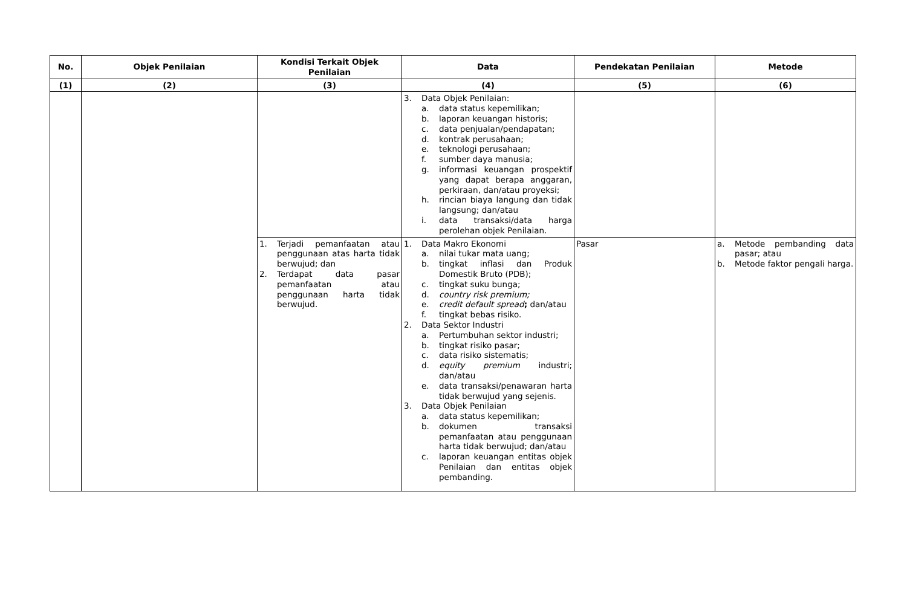| No. | Objek Penilaian | Kondisi Terkait Objek Penilaian | Data | Pendekatan Penilaian | Metode |
| --- | --- | --- | --- | --- | --- |
| (1) | (2) | (3) | (4) | (5) | (6) |
| | | | 3. Data Objek Penilaian: a. data status kepemilikan; b. laporan keuangan historis; c. data penjualan/pendapatan; d. kontrak perusahaan; e. teknologi perusahaan; f. sumber daya manusia; g. informasi keuangan prospektif yang dapat berapa anggaran, perkiraan, dan/atau proyeksi; h. rincian biaya langung dan tidak langsung; dan/atau i. data transaksi/data harga perolehan objek Penilaian. | | |
| | | 1. Terjadi pemanfaatan atau penggunaan atas harta tidak berwujud; dan 2. Terdapat data pasar pemanfaatan atau penggunaan harta tidak berwujud. | 1. Data Makro Ekonomi a. nilai tukar mata uang; b. tingkat inflasi dan Produk Domestik Bruto (PDB); c. tingkat suku bunga; d. country risk premium; e. credit default spread ; dan/atau f. tingkat bebas risiko. 2. Data Sektor Industri a. Pertumbuhan sektor industri; b. tingkat risiko pasar; c. data risiko sistematis; d. equity premium industri; dan/atau e. data transaksi/penawaran harta tidak berwujud yang sejenis. 3. Data Objek Penilaian a. data status kepemilikan; b. dokumen transaksi pemanfaatan atau penggunaan harta tidak berwujud; dan/atau c. laporan keuangan entitas objek Penilaian dan entitas objek pembanding. | Pasar | a. Metode pembanding data pasar; atau b. Metode faktor pengali harga. |